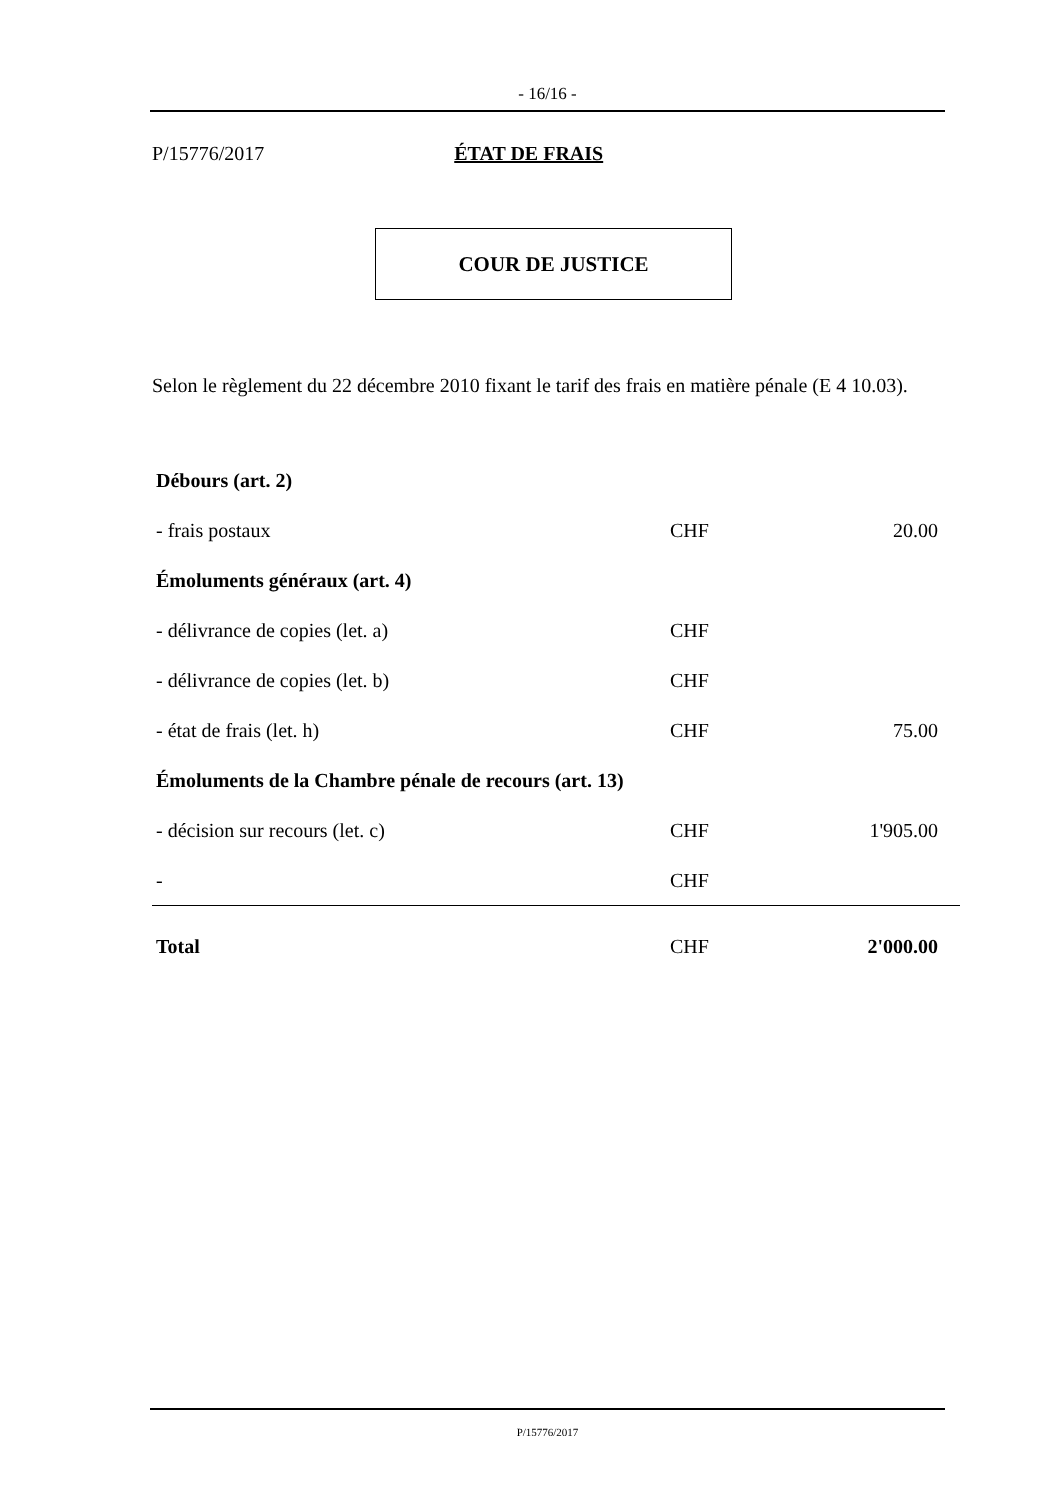- 16/16 -
P/15776/2017 ÉTAT DE FRAIS
COUR DE JUSTICE
Selon le règlement du 22 décembre 2010 fixant le tarif des frais en matière pénale (E 4 10.03).
| Débours (art. 2) | | |
| - frais postaux | CHF | 20.00 |
| Émoluments généraux (art. 4) | | |
| - délivrance de copies (let. a) | CHF | |
| - délivrance de copies (let. b) | CHF | |
| - état de frais (let. h) | CHF | 75.00 |
| Émoluments de la Chambre pénale de recours (art. 13) | | |
| - décision sur recours (let. c) | CHF | 1'905.00 |
| - | CHF | |
| Total | CHF | 2'000.00 |
P/15776/2017